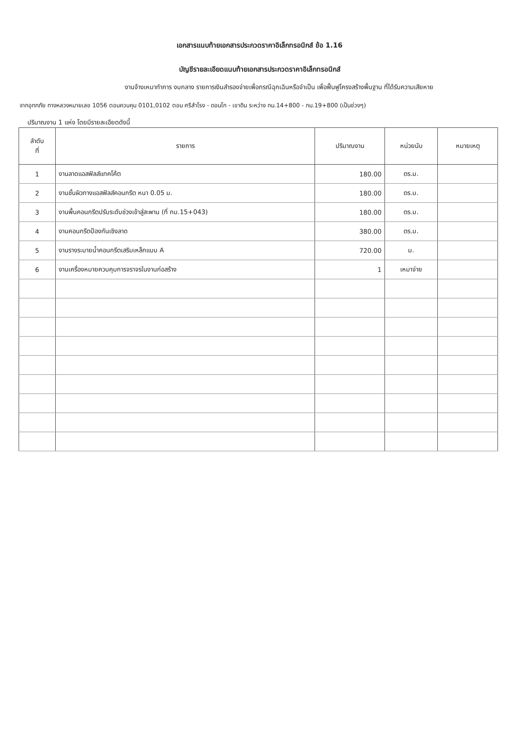เอกสารแนบท้ายเอกสารประกวดราคาอิเล็กทรอนิกส์ ข้อ 1.16
บัญชีรายละเอียดแนบท้ายเอกสารประกวดราคาอิเล็กทรอนิกส์
งานจ้างเหมาทำการ งบกลาง รายการเงินสำรองจ่ายเพื่อกรณีฉุกเฉินหรือจำเป็น เพื่อฟื้นฟูโครงสร้างพื้นฐาน ที่ได้รับความเสียหาย
จากอุทกภัย ทางหลวงหมายเลข 1056 ตอนควบคุม 0101,0102 ตอน ศรีสำโรง - ดอนโก - เขาดิน ระหว่าง กม.14+800 - กม.19+800 (เป็นช่วงๆ)
ปริมาณงาน 1 แห่ง โดยมีรายละเอียดดังนี้
| ลำดับ ที่ | รายการ | ปริมาณงาน | หน่วยนับ | หมายเหตุ |
| --- | --- | --- | --- | --- |
| 1 | งานลาดแอสฟัลส์แทคโค้ต | 180.00 | ตร.ม. | |
| 2 | งานชั้นผิวทางแอสฟัลส์คอนกรีต หนา 0.05 ม. | 180.00 | ตร.ม. | |
| 3 | งานพื้นคอนกรีตปรับระดับช่วงเข้าสู่สะพาน (ที่ กม.15+043) | 180.00 | ตร.ม. | |
| 4 | งานคอนกรีตป้องกันเชิงลาด | 380.00 | ตร.ม. | |
| 5 | งานรางระบายน้ำคอนกรีตเสริมเหล็กแบบ A | 720.00 | ม. | |
| 6 | งานเครื่องหมายควบคุมการจราจรในงานก่อสร้าง | 1 | เหมาจ่าย | |